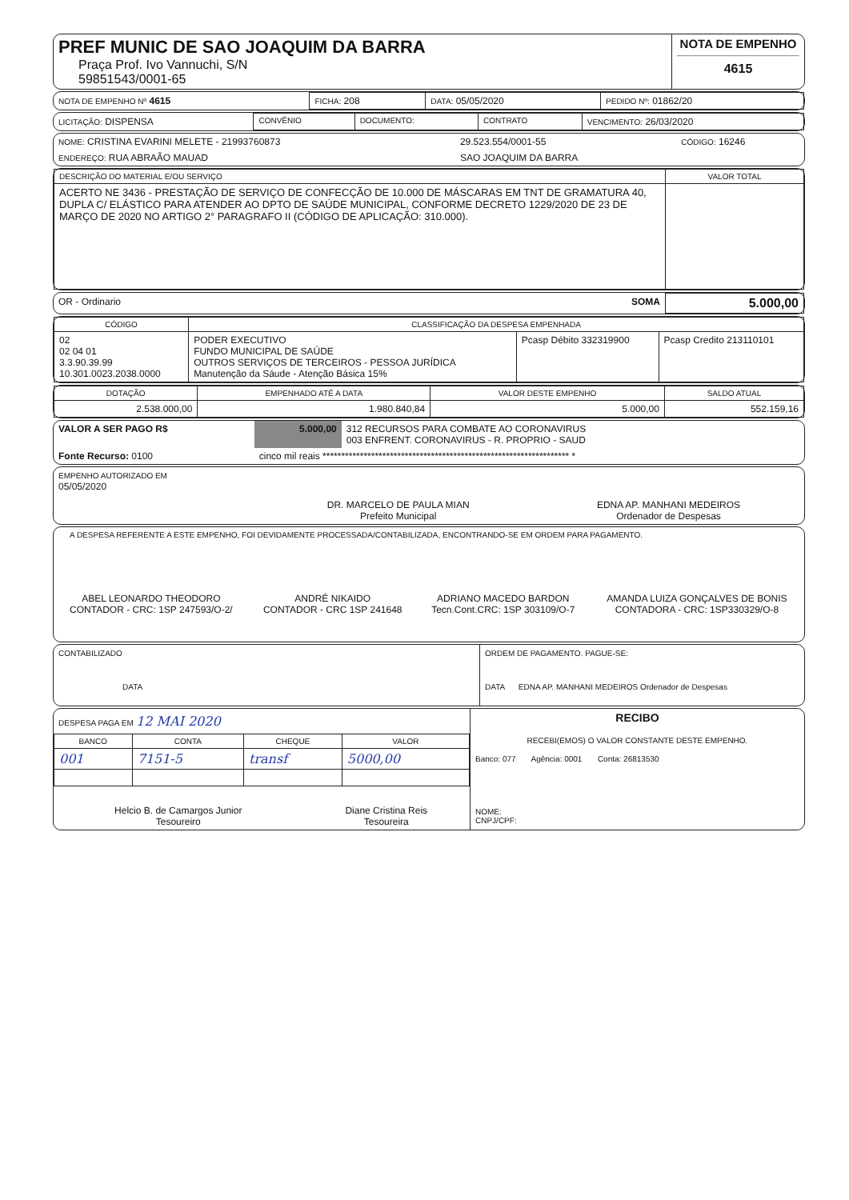| PREF MUNIC DE SAO JOAQUIM DA BARRA Praça Prof. Ivo Vannuchi, S/N 59851543/0001-65 | NOTA DE EMPENHO 4615 |
| NOTA DE EMPENHO Nº 4615 | FICHA: 208 | DATA: 05/05/2020 | PEDIDO Nº: 01862/20 |
| LICITAÇÃO: DISPENSA | CONVÊNIO | DOCUMENTO: | CONTRATO | VENCIMENTO: 26/03/2020 |
| NOME: CRISTINA EVARINI MELETE - 21993760873 | 29.523.554/0001-55 | CÓDIGO: 16246 |
| ENDEREÇO: RUA ABRAÃO MAUAD | SAO JOAQUIM DA BARRA | |
| DESCRIÇÃO DO MATERIAL E/OU SERVIÇO | VALOR TOTAL |
| --- | --- |
| ACERTO NE 3436 - PRESTAÇÃO DE SERVIÇO DE CONFECÇÃO DE 10.000 DE MÁSCARAS EM TNT DE GRAMATURA 40, DUPLA C/ ELÁSTICO PARA ATENDER AO DPTO DE SAÚDE MUNICIPAL, CONFORME DECRETO 1229/2020 DE 23 DE MARÇO DE 2020 NO ARTIGO 2° PARAGRAFO II (CÓDIGO DE APLICAÇÃO: 310.000). | |
| OR - Ordinario | SOMA | 5.000,00 |
| CÓDIGO | CLASSIFICAÇÃO DA DESPESA EMPENHADA | | |
| --- | --- | --- | --- |
| 02 02 04 01 3.3.90.39.99 10.301.0023.2038.0000 | PODER EXECUTIVO FUNDO MUNICIPAL DE SAÚDE OUTROS SERVIÇOS DE TERCEIROS - PESSOA JURÍDICA Manutenção da Sáude - Atenção Básica 15% | Pcasp Débito 332319900 | Pcasp Credito 213110101 |
| DOTAÇÃO | EMPENHADO ATÉ A DATA | VALOR DESTE EMPENHO | SALDO ATUAL |
| --- | --- | --- | --- |
| 2.538.000,00 | 1.980.840,84 | 5.000,00 | 552.159,16 |
| VALOR A SER PAGO R$ | 5.000,00 | 312 RECURSOS PARA COMBATE AO CORONAVIRUS 003 ENFRENT. CORONAVIRUS - R. PROPRIO - SAUD |
| Fonte Recurso: 0100 | cinco mil reais ****************************************************************** * | |
| EMPENHO AUTORIZADO EM 05/05/2020 | DR. MARCELO DE PAULA MIAN Prefeito Municipal | EDNA AP. MANHANI MEDEIROS Ordenador de Despesas |
A DESPESA REFERENTE A ESTE EMPENHO, FOI DEVIDAMENTE PROCESSADA/CONTABILIZADA, ENCONTRANDO-SE EM ORDEM PARA PAGAMENTO.
| ABEL LEONARDO THEODORO CONTADOR - CRC: 1SP 247593/O-2/ | ANDRÉ NIKAIDO CONTADOR - CRC 1SP 241648 | ADRIANO MACEDO BARDON Tecn.Cont.CRC: 1SP 303109/O-7 | AMANDA LUIZA GONÇALVES DE BONIS CONTADORA - CRC: 1SP330329/O-8 |
| CONTABILIZADO DATA | ORDEM DE PAGAMENTO. PAGUE-SE: DATA EDNA AP. MANHANI MEDEIROS Ordenador de Despesas |
| DESPESA PAGA EM 12 MAI 2020 / BANCO / CONTA / CHEQUE / VALOR / / --- / --- / --- / --- / / 001 / 7151-5 / transf / 5000,00 / / Helcio B. de Camargos Junior Tesoureiro / Diane Cristina Reis Tesoureira / | RECIBO RECEBI(EMOS) O VALOR CONSTANTE DESTE EMPENHO. Banco: 077 Agência: 0001 Conta: 26813530 NOME: CNPJ/CPF: |